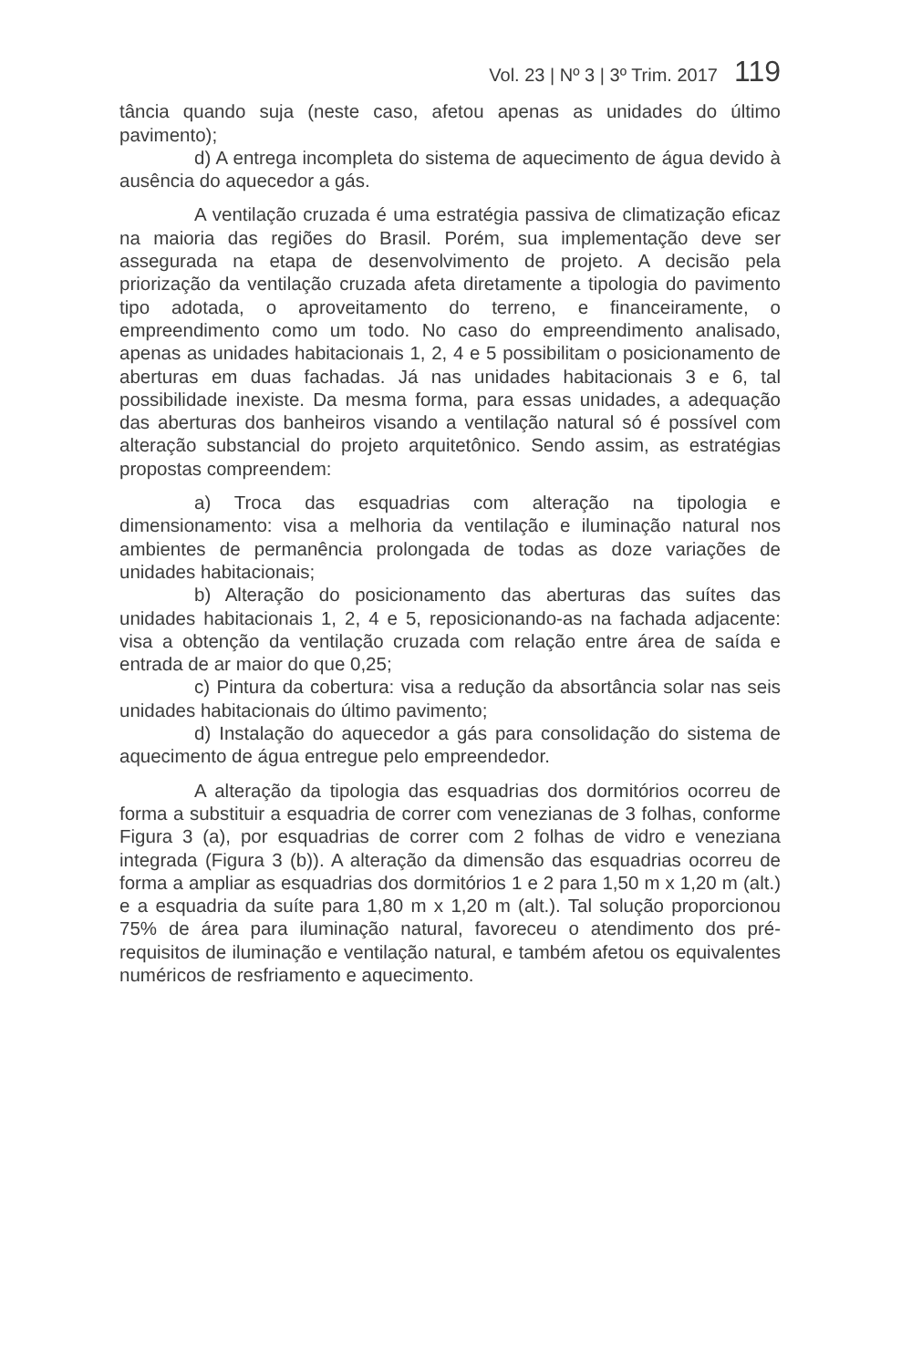Vol. 23 | Nº 3 | 3º Trim. 2017 119
tância quando suja (neste caso, afetou apenas as unidades do último pavimento);
d) A entrega incompleta do sistema de aquecimento de água devido à ausência do aquecedor a gás.
A ventilação cruzada é uma estratégia passiva de climatização eficaz na maioria das regiões do Brasil. Porém, sua implementação deve ser assegurada na etapa de desenvolvimento de projeto. A decisão pela priorização da ventilação cruzada afeta diretamente a tipologia do pavimento tipo adotada, o aproveitamento do terreno, e financeiramente, o empreendimento como um todo. No caso do empreendimento analisado, apenas as unidades habitacionais 1, 2, 4 e 5 possibilitam o posicionamento de aberturas em duas fachadas. Já nas unidades habitacionais 3 e 6, tal possibilidade inexiste. Da mesma forma, para essas unidades, a adequação das aberturas dos banheiros visando a ventilação natural só é possível com alteração substancial do projeto arquitetônico. Sendo assim, as estratégias propostas compreendem:
a) Troca das esquadrias com alteração na tipologia e dimensionamento: visa a melhoria da ventilação e iluminação natural nos ambientes de permanência prolongada de todas as doze variações de unidades habitacionais;
b) Alteração do posicionamento das aberturas das suítes das unidades habitacionais 1, 2, 4 e 5, reposicionando-as na fachada adjacente: visa a obtenção da ventilação cruzada com relação entre área de saída e entrada de ar maior do que 0,25;
c) Pintura da cobertura: visa a redução da absortância solar nas seis unidades habitacionais do último pavimento;
d) Instalação do aquecedor a gás para consolidação do sistema de aquecimento de água entregue pelo empreendedor.
A alteração da tipologia das esquadrias dos dormitórios ocorreu de forma a substituir a esquadria de correr com venezianas de 3 folhas, conforme Figura 3 (a), por esquadrias de correr com 2 folhas de vidro e veneziana integrada (Figura 3 (b)). A alteração da dimensão das esquadrias ocorreu de forma a ampliar as esquadrias dos dormitórios 1 e 2 para 1,50 m x 1,20 m (alt.) e a esquadria da suíte para 1,80 m x 1,20 m (alt.). Tal solução proporcionou 75% de área para iluminação natural, favoreceu o atendimento dos pré-requisitos de iluminação e ventilação natural, e também afetou os equivalentes numéricos de resfriamento e aquecimento.